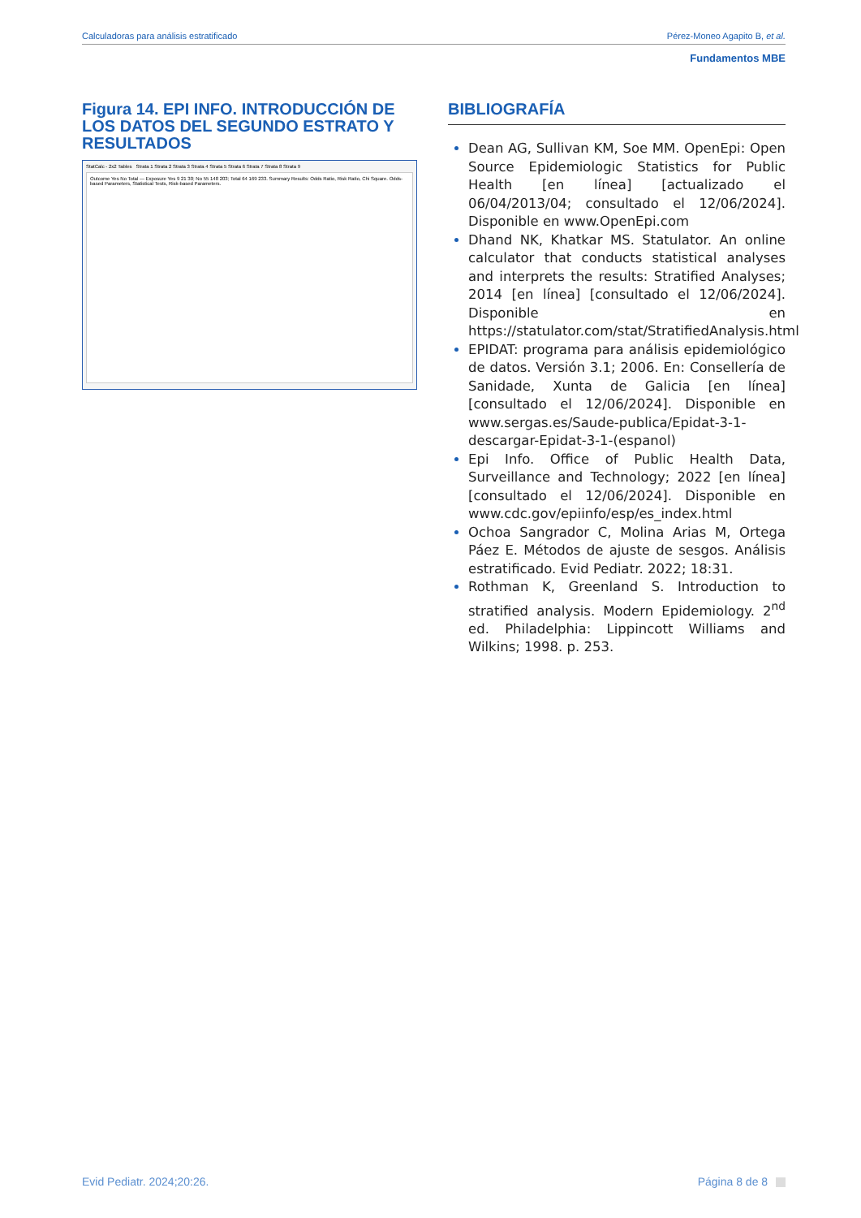Calculadoras para análisis estratificado Pérez-Moneo Agapito B, et al.
Fundamentos MBE
Figura 14. EPI INFO. INTRODUCCIÓN DE LOS DATOS DEL SEGUNDO ESTRATO Y RESULTADOS
StatCalc - 2x2 Tables Strata 1 Strata 2 Strata 3 Strata 4 Strata 5 Strata 6 Strata 7 Strata 8 Strata 9
Outcome Yes No Total — Exposure Yes 9 21 30; No 55 148 203; Total 64 169 233. Summary Results: Odds Ratio, Risk Ratio, Chi Square. Odds-based Parameters, Statistical Tests, Risk-based Parameters.
BIBLIOGRAFÍA
Dean AG, Sullivan KM, Soe MM. OpenEpi: Open Source Epidemiologic Statistics for Public Health [en línea] [actualizado el 06/04/2013/04; consultado el 12/06/2024]. Disponible en www.OpenEpi.com
Dhand NK, Khatkar MS. Statulator. An online calculator that conducts statistical analyses and interprets the results: Stratified Analyses; 2014 [en línea] [consultado el 12/06/2024]. Disponible en https://statulator.com/stat/StratifiedAnalysis.html
EPIDAT: programa para análisis epidemiológico de datos. Versión 3.1; 2006. En: Consellería de Sanidade, Xunta de Galicia [en línea] [consultado el 12/06/2024]. Disponible en www.sergas.es/Saude-publica/Epidat-3-1-descargar-Epidat-3-1-(espanol)
Epi Info. Office of Public Health Data, Surveillance and Technology; 2022 [en línea] [consultado el 12/06/2024]. Disponible en www.cdc.gov/epiinfo/esp/es_index.html
Ochoa Sangrador C, Molina Arias M, Ortega Páez E. Métodos de ajuste de sesgos. Análisis estratificado. Evid Pediatr. 2022; 18:31.
Rothman K, Greenland S. Introduction to stratified analysis. Modern Epidemiology. 2<sup>nd</sup> ed. Philadelphia: Lippincott Williams and Wilkins; 1998. p. 253.
Evid Pediatr. 2024;20:26. Página 8 de 8